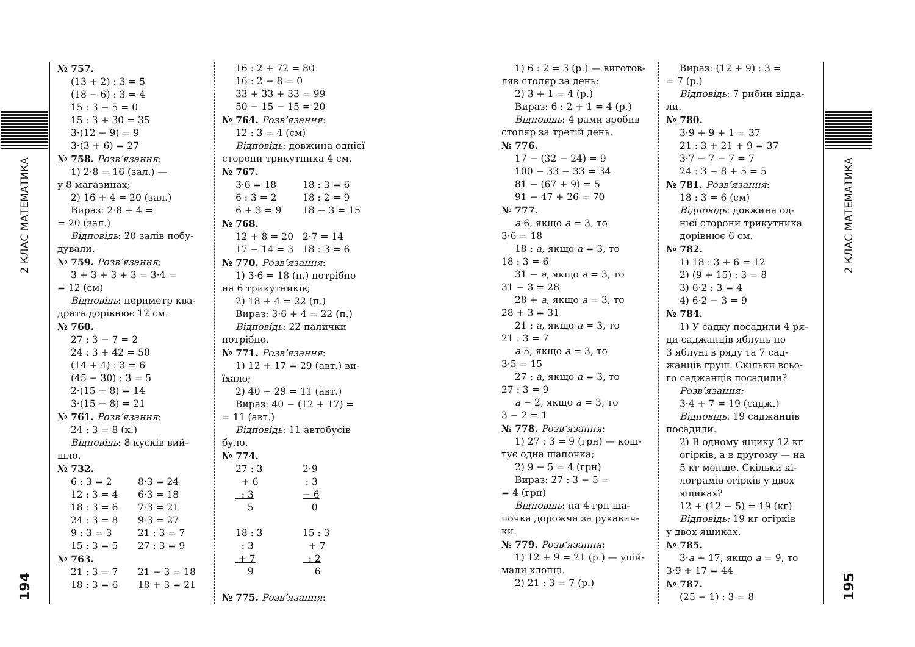2 КЛАС МАТЕМАТИКА
194
№ 757.
(13 + 2) : 3 = 5
(18 − 6) : 3 = 4
15 : 3 − 5 = 0
15 : 3 + 30 = 35
3·(12 − 9) = 9
3·(3 + 6) = 27
№ 758. Розв’язання:
1) 2·8 = 16 (зал.) —
у 8 магазинах;
2) 16 + 4 = 20 (зал.)
Вираз: 2·8 + 4 =
= 20 (зал.)
Відповідь: 20 залів побу-
дували.
№ 759. Розв’язання:
3 + 3 + 3 + 3 = 3·4 =
= 12 (см)
Відповідь: периметр ква-
драта дорівнює 12 см.
№ 760.
27 : 3 − 7 = 2
24 : 3 + 42 = 50
(14 + 4) : 3 = 6
(45 − 30) : 3 = 5
2·(15 − 8) = 14
3·(15 − 8) = 21
№ 761. Розв’язання:
24 : 3 = 8 (к.)
Відповідь: 8 кусків вий-
шло.
№ 732.
6 : 3 = 2 8·3 = 24
12 : 3 = 4 6·3 = 18
18 : 3 = 6 7·3 = 21
24 : 3 = 8 9·3 = 27
9 : 3 = 3 21 : 3 = 7
15 : 3 = 5 27 : 3 = 9
№ 763.
21 : 3 = 7 21 − 3 = 18
18 : 3 = 6 18 + 3 = 21
16 : 2 + 72 = 80
16 : 2 − 8 = 0
33 + 33 + 33 = 99
50 − 15 − 15 = 20
№ 764. Розв’язання:
12 : 3 = 4 (см)
Відповідь: довжина однієї
сторони трикутника 4 см.
№ 767.
3·6 = 18 18 : 3 = 6
6 : 3 = 2 18 : 2 = 9
6 + 3 = 9 18 − 3 = 15
№ 768.
12 + 8 = 20 2·7 = 14
17 − 14 = 3 18 : 3 = 6
№ 770. Розв’язання:
1) 3·6 = 18 (п.) потрібно
на 6 трикутників;
2) 18 + 4 = 22 (п.)
Вираз: 3·6 + 4 = 22 (п.)
Відповідь: 22 палички
потрібно.
№ 771. Розв’язання:
1) 12 + 17 = 29 (авт.) ви-
їхало;
2) 40 − 29 = 11 (авт.)
Вираз: 40 − (12 + 17) =
= 11 (авт.)
Відповідь: 11 автобусів
було.
№ 774.
27 : 3 2·9
+ 6 : 3
: 3 − 6
5 0
18 : 3 15 : 3
: 3 + 7
+ 7 : 2
9 6
№ 775. Розв’язання:
1) 6 : 2 = 3 (р.) — виготов-
ляв столяр за день;
2) 3 + 1 = 4 (р.)
Вираз: 6 : 2 + 1 = 4 (р.)
Відповідь: 4 рами зробив
столяр за третій день.
№ 776.
17 − (32 − 24) = 9
100 − 33 − 33 = 34
81 − (67 + 9) = 5
91 − 47 + 26 = 70
№ 777.
a·6, якщо a = 3, то
3·6 = 18
18 : a, якщо a = 3, то
18 : 3 = 6
31 − a, якщо a = 3, то
31 − 3 = 28
28 + a, якщо a = 3, то
28 + 3 = 31
21 : a, якщо a = 3, то
21 : 3 = 7
a·5, якщо a = 3, то
3·5 = 15
27 : a, якщо a = 3, то
27 : 3 = 9
a − 2, якщо a = 3, то
3 − 2 = 1
№ 778. Розв’язання:
1) 27 : 3 = 9 (грн) — кош-
тує одна шапочка;
2) 9 − 5 = 4 (грн)
Вираз: 27 : 3 − 5 =
= 4 (грн)
Відповідь: на 4 грн ша-
почка дорожча за рукавич-
ки.
№ 779. Розв’язання:
1) 12 + 9 = 21 (р.) — упій-
мали хлопці.
2) 21 : 3 = 7 (р.)
Вираз: (12 + 9) : 3 =
= 7 (р.)
Відповідь: 7 рибин віддa-
ли.
№ 780.
3·9 + 9 + 1 = 37
21 : 3 + 21 + 9 = 37
3·7 − 7 − 7 = 7
24 : 3 − 8 + 5 = 5
№ 781. Розв’язання:
18 : 3 = 6 (см)
Відповідь: довжина од-
нієї сторони трикутника
дорівнює 6 см.
№ 782.
1) 18 : 3 + 6 = 12
2) (9 + 15) : 3 = 8
3) 6·2 : 3 = 4
4) 6·2 − 3 = 9
№ 784.
1) У садку посадили 4 ря-
ди саджанців яблунь по
3 яблуні в ряду та 7 сад-
жанців груш. Скільки всьо-
го саджанців посадили?
Розв’язання:
3·4 + 7 = 19 (садж.)
Відповідь: 19 саджанців
посадили.
2) В одному ящику 12 кг
огірків, а в другому — на
5 кг менше. Скільки кі-
лограмів огірків у двох
ящиках?
12 + (12 − 5) = 19 (кг)
Відповідь: 19 кг огірків
у двох ящиках.
№ 785.
3·a + 17, якщо a = 9, то
3·9 + 17 = 44
№ 787.
(25 − 1) : 3 = 8
2 КЛАС МАТЕМАТИКА
195